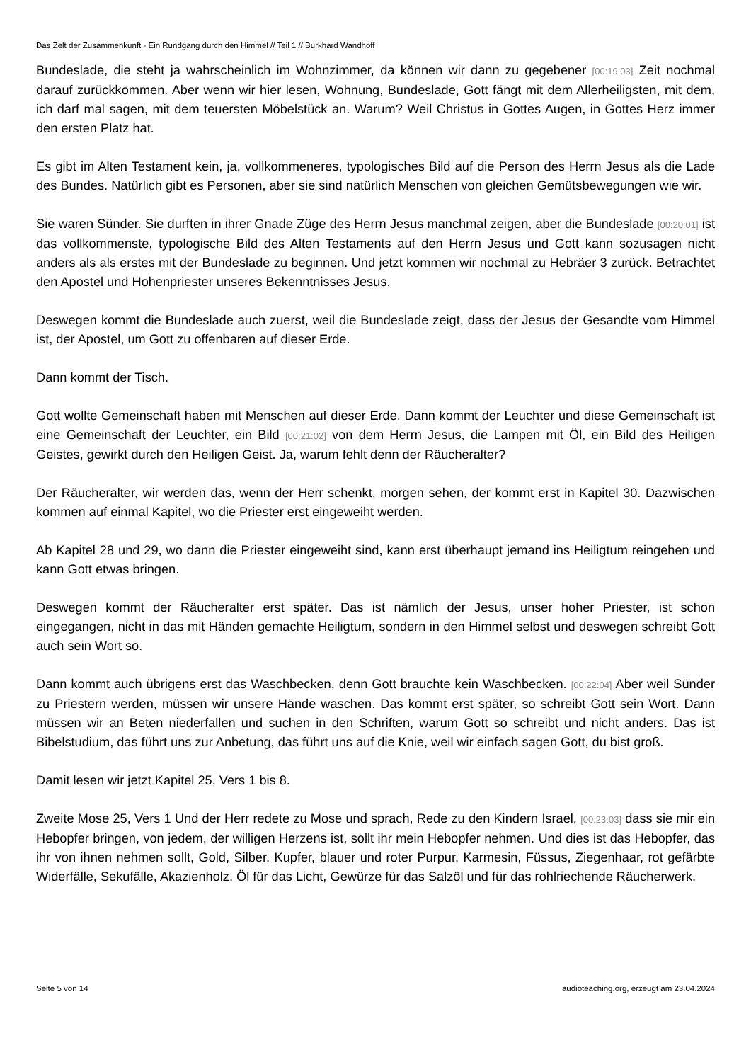Das Zelt der Zusammenkunft - Ein Rundgang durch den Himmel // Teil 1 // Burkhard Wandhoff
Bundeslade, die steht ja wahrscheinlich im Wohnzimmer, da können wir dann zu gegebener [00:19:03] Zeit nochmal darauf zurückkommen. Aber wenn wir hier lesen, Wohnung, Bundeslade, Gott fängt mit dem Allerheiligsten, mit dem, ich darf mal sagen, mit dem teuersten Möbelstück an. Warum? Weil Christus in Gottes Augen, in Gottes Herz immer den ersten Platz hat.
Es gibt im Alten Testament kein, ja, vollkommeneres, typologisches Bild auf die Person des Herrn Jesus als die Lade des Bundes. Natürlich gibt es Personen, aber sie sind natürlich Menschen von gleichen Gemütsbewegungen wie wir.
Sie waren Sünder. Sie durften in ihrer Gnade Züge des Herrn Jesus manchmal zeigen, aber die Bundeslade [00:20:01] ist das vollkommenste, typologische Bild des Alten Testaments auf den Herrn Jesus und Gott kann sozusagen nicht anders als als erstes mit der Bundeslade zu beginnen. Und jetzt kommen wir nochmal zu Hebräer 3 zurück. Betrachtet den Apostel und Hohenpriester unseres Bekenntnisses Jesus.
Deswegen kommt die Bundeslade auch zuerst, weil die Bundeslade zeigt, dass der Jesus der Gesandte vom Himmel ist, der Apostel, um Gott zu offenbaren auf dieser Erde.
Dann kommt der Tisch.
Gott wollte Gemeinschaft haben mit Menschen auf dieser Erde. Dann kommt der Leuchter und diese Gemeinschaft ist eine Gemeinschaft der Leuchter, ein Bild [00:21:02] von dem Herrn Jesus, die Lampen mit Öl, ein Bild des Heiligen Geistes, gewirkt durch den Heiligen Geist. Ja, warum fehlt denn der Räucheralter?
Der Räucheralter, wir werden das, wenn der Herr schenkt, morgen sehen, der kommt erst in Kapitel 30. Dazwischen kommen auf einmal Kapitel, wo die Priester erst eingeweiht werden.
Ab Kapitel 28 und 29, wo dann die Priester eingeweiht sind, kann erst überhaupt jemand ins Heiligtum reingehen und kann Gott etwas bringen.
Deswegen kommt der Räucheralter erst später. Das ist nämlich der Jesus, unser hoher Priester, ist schon eingegangen, nicht in das mit Händen gemachte Heiligtum, sondern in den Himmel selbst und deswegen schreibt Gott auch sein Wort so.
Dann kommt auch übrigens erst das Waschbecken, denn Gott brauchte kein Waschbecken. [00:22:04] Aber weil Sünder zu Priestern werden, müssen wir unsere Hände waschen. Das kommt erst später, so schreibt Gott sein Wort. Dann müssen wir an Beten niederfallen und suchen in den Schriften, warum Gott so schreibt und nicht anders. Das ist Bibelstudium, das führt uns zur Anbetung, das führt uns auf die Knie, weil wir einfach sagen Gott, du bist groß.
Damit lesen wir jetzt Kapitel 25, Vers 1 bis 8.
Zweite Mose 25, Vers 1 Und der Herr redete zu Mose und sprach, Rede zu den Kindern Israel, [00:23:03] dass sie mir ein Hebopfer bringen, von jedem, der willigen Herzens ist, sollt ihr mein Hebopfer nehmen. Und dies ist das Hebopfer, das ihr von ihnen nehmen sollt, Gold, Silber, Kupfer, blauer und roter Purpur, Karmesin, Füssus, Ziegenhaar, rot gefärbte Widerfälle, Sekufälle, Akazienholz, Öl für das Licht, Gewürze für das Salzöl und für das rohlriechende Räucherwerk,
Seite 5 von 14 audioteaching.org, erzeugt am 23.04.2024